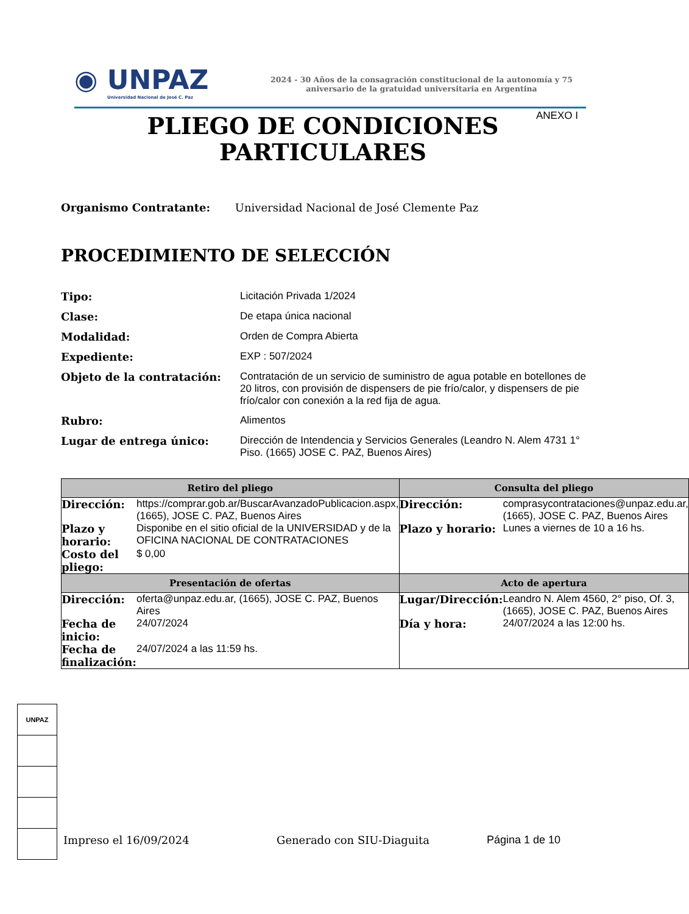◉ UNPAZ
Universidad Nacional de José C. Paz
2024 - 30 Años de la consagración constitucional de la autonomía y 75 aniversario de la gratuidad universitaria en Argentina
ANEXO I
PLIEGO DE CONDICIONES
PARTICULARES
Organismo Contratante: Universidad Nacional de José Clemente Paz
PROCEDIMIENTO DE SELECCIÓN
Tipo: Licitación Privada 1/2024
Clase: De etapa única nacional
Modalidad: Orden de Compra Abierta
Expediente: EXP : 507/2024
Objeto de la contratación: Contratación de un servicio de suministro de agua potable en botellones de 20 litros, con provisión de dispensers de pie frío/calor, y dispensers de pie frío/calor con conexión a la red fija de agua.
Rubro: Alimentos
Lugar de entrega único: Dirección de Intendencia y Servicios Generales (Leandro N. Alem 4731 1° Piso. (1665) JOSE C. PAZ, Buenos Aires)
| Retiro del pliego | | Consulta del pliego | |
| --- | --- | --- | --- |
| Dirección: | https://comprar.gob.ar/BuscarAvanzadoPublicacion.aspx, (1665), JOSE C. PAZ, Buenos Aires | Dirección: | comprasycontrataciones@unpaz.edu.ar, (1665), JOSE C. PAZ, Buenos Aires |
| Plazo y horario: | Disponibe en el sitio oficial de la UNIVERSIDAD y de la OFICINA NACIONAL DE CONTRATACIONES | Plazo y horario: | Lunes a viernes de 10 a 16 hs. |
| Costo del pliego: | $ 0,00 | | |
| Presentación de ofertas | | Acto de apertura | |
| Dirección: | oferta@unpaz.edu.ar, (1665), JOSE C. PAZ, Buenos Aires | Lugar/Dirección: | Leandro N. Alem 4560, 2° piso, Of. 3, (1665), JOSE C. PAZ, Buenos Aires |
| Fecha de inicio: | 24/07/2024 | Día y hora: | 24/07/2024 a las 12:00 hs. |
| Fecha de finalización: | 24/07/2024 a las 11:59 hs. | | |
UNPAZ
Impreso el 16/09/2024 Generado con SIU-Diaguita Página 1 de 10